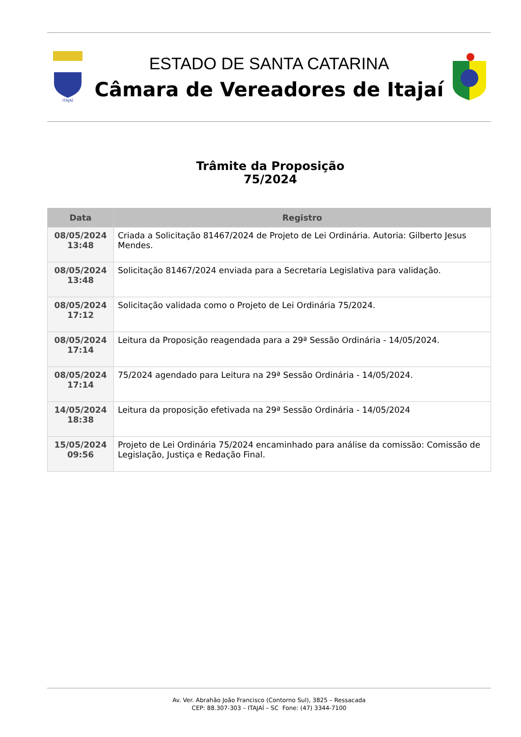ITAJAÍ
ESTADO DE SANTA CATARINA
Câmara de Vereadores de Itajaí
Trâmite da Proposição
75/2024
| Data | Registro |
| --- | --- |
| 08/05/2024 13:48 | Criada a Solicitação 81467/2024 de Projeto de Lei Ordinária. Autoria: Gilberto Jesus Mendes. |
| 08/05/2024 13:48 | Solicitação 81467/2024 enviada para a Secretaria Legislativa para validação. |
| 08/05/2024 17:12 | Solicitação validada como o Projeto de Lei Ordinária 75/2024. |
| 08/05/2024 17:14 | Leitura da Proposição reagendada para a 29ª Sessão Ordinária - 14/05/2024. |
| 08/05/2024 17:14 | 75/2024 agendado para Leitura na 29ª Sessão Ordinária - 14/05/2024. |
| 14/05/2024 18:38 | Leitura da proposição efetivada na 29ª Sessão Ordinária - 14/05/2024 |
| 15/05/2024 09:56 | Projeto de Lei Ordinária 75/2024 encaminhado para análise da comissão: Comissão de Legislação, Justiça e Redação Final. |
Av. Ver. Abrahão João Francisco (Contorno Sul), 3825 – Ressacada
CEP: 88.307-303 – ITAJAÍ – SC Fone: (47) 3344-7100